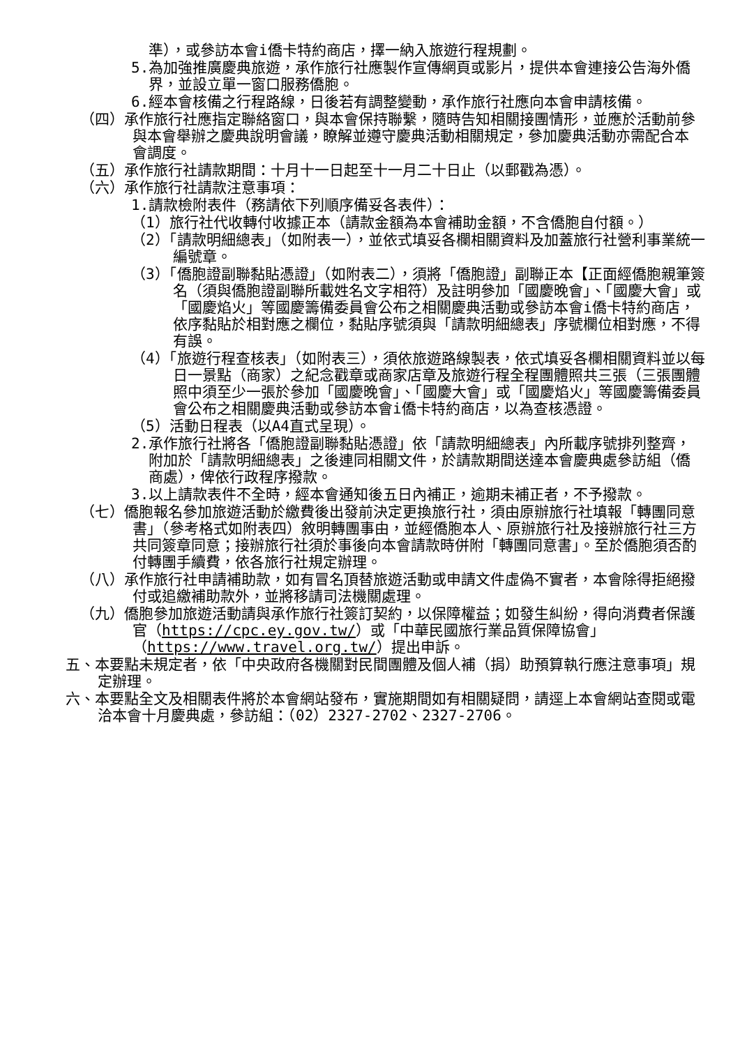準），或參訪本會i僑卡特約商店，擇一納入旅遊行程規劃。
5.為加強推廣慶典旅遊，承作旅行社應製作宣傳網頁或影片，提供本會連接公告海外僑界，並設立單一窗口服務僑胞。
6.經本會核備之行程路線，日後若有調整變動，承作旅行社應向本會申請核備。
（四）承作旅行社應指定聯絡窗口，與本會保持聯繫，隨時告知相關接團情形，並應於活動前參與本會舉辦之慶典說明會議，瞭解並遵守慶典活動相關規定，參加慶典活動亦需配合本會調度。
（五）承作旅行社請款期間：十月十一日起至十一月二十日止（以郵戳為憑）。
（六）承作旅行社請款注意事項：
1.請款檢附表件（務請依下列順序備妥各表件）：
（1）旅行社代收轉付收據正本（請款金額為本會補助金額，不含僑胞自付額。）
（2）「請款明細總表」（如附表一），並依式填妥各欄相關資料及加蓋旅行社營利事業統一編號章。
（3）「僑胞證副聯黏貼憑證」（如附表二），須將「僑胞證」副聯正本【正面經僑胞親筆簽名（須與僑胞證副聯所載姓名文字相符）及註明參加「國慶晚會」、「國慶大會」或「國慶焰火」等國慶籌備委員會公布之相關慶典活動或參訪本會i僑卡特約商店，依序黏貼於相對應之欄位，黏貼序號須與「請款明細總表」序號欄位相對應，不得有誤。
（4）「旅遊行程查核表」（如附表三），須依旅遊路線製表，依式填妥各欄相關資料並以每日一景點（商家）之紀念戳章或商家店章及旅遊行程全程團體照共三張（三張團體照中須至少一張於參加「國慶晚會」、「國慶大會」或「國慶焰火」等國慶籌備委員會公布之相關慶典活動或參訪本會i僑卡特約商店，以為查核憑證。
（5）活動日程表（以A4直式呈現）。
2.承作旅行社將各「僑胞證副聯黏貼憑證」依「請款明細總表」內所載序號排列整齊，附加於「請款明細總表」之後連同相關文件，於請款期間送達本會慶典處參訪組（僑商處），俾依行政程序撥款。
3.以上請款表件不全時，經本會通知後五日內補正，逾期未補正者，不予撥款。
（七）僑胞報名參加旅遊活動於繳費後出發前決定更換旅行社，須由原辦旅行社填報「轉團同意書」（參考格式如附表四）敘明轉團事由，並經僑胞本人、原辦旅行社及接辦旅行社三方共同簽章同意；接辦旅行社須於事後向本會請款時併附「轉團同意書」。至於僑胞須否酌付轉團手續費，依各旅行社規定辦理。
（八）承作旅行社申請補助款，如有冒名頂替旅遊活動或申請文件虛偽不實者，本會除得拒絕撥付或追繳補助款外，並將移請司法機關處理。
（九）僑胞參加旅遊活動請與承作旅行社簽訂契約，以保障權益；如發生糾紛，得向消費者保護官（https://cpc.ey.gov.tw/）或「中華民國旅行業品質保障協會」（https://www.travel.org.tw/）提出申訴。
五、本要點未規定者，依「中央政府各機關對民間團體及個人補（捐）助預算執行應注意事項」規定辦理。
六、本要點全文及相關表件將於本會網站發布，實施期間如有相關疑問，請逕上本會網站查閱或電洽本會十月慶典處，參訪組：（02）2327-2702、2327-2706。